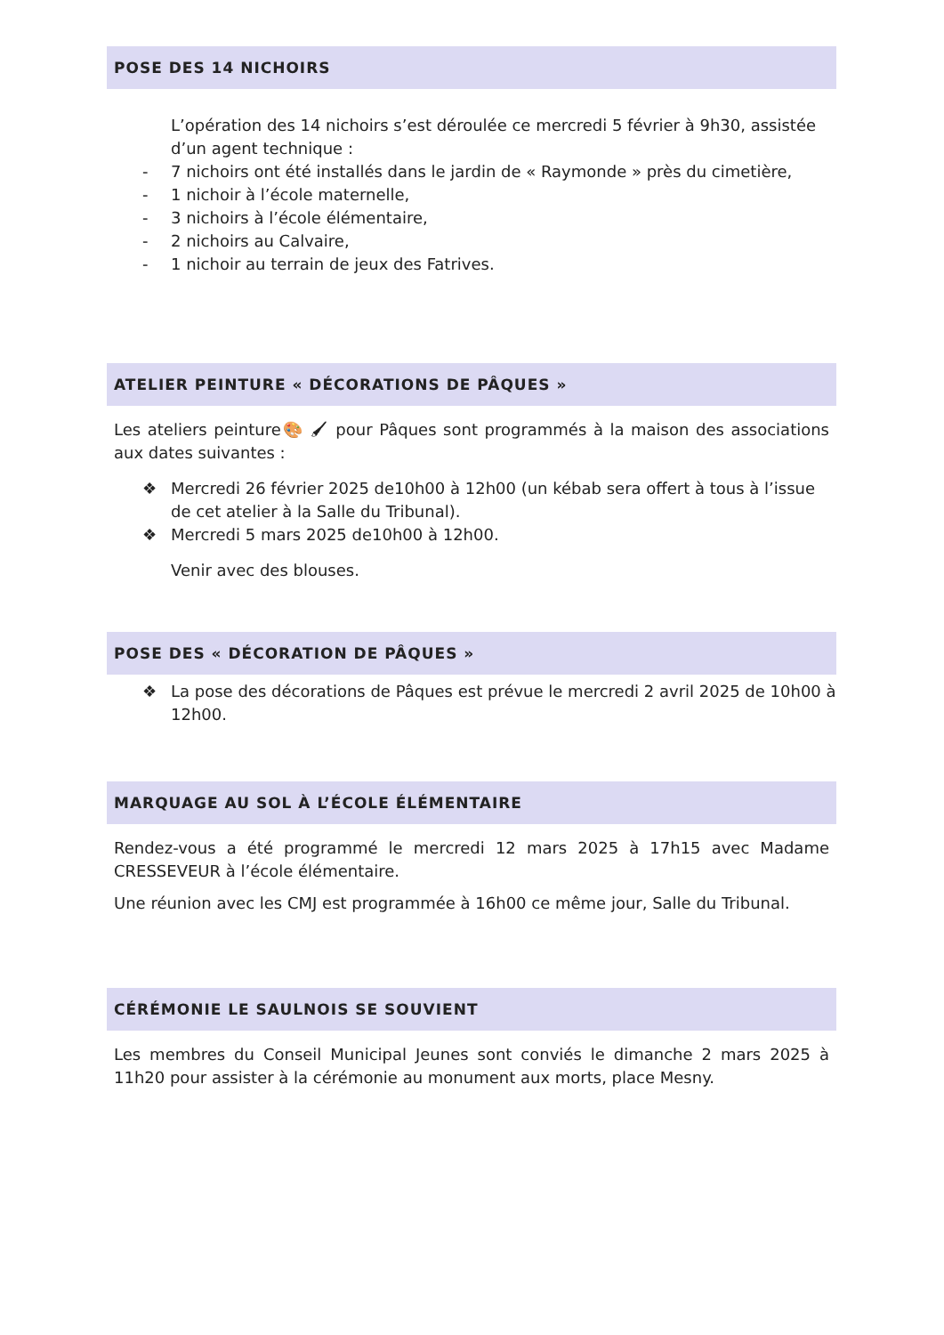POSE DES 14 NICHOIRS
L’opération des 14 nichoirs s’est déroulée ce mercredi 5 février à 9h30, assistée d’un agent technique :
- 7 nichoirs ont été installés dans le jardin de « Raymonde » près du cimetière,
- 1 nichoir à l’école maternelle,
- 3 nichoirs à l’école élémentaire,
- 2 nichoirs au Calvaire,
- 1 nichoir au terrain de jeux des Fatrives.
ATELIER PEINTURE « DÉCORATIONS DE PÂQUES »
Les ateliers peinture🎨 🖌 pour Pâques sont programmés à la maison des associations aux dates suivantes :
❖ Mercredi 26 février 2025 de10h00 à 12h00 (un kébab sera offert à tous à l’issue de cet atelier à la Salle du Tribunal).
❖ Mercredi 5 mars 2025 de10h00 à 12h00.
Venir avec des blouses.
POSE DES « DÉCORATION DE PÂQUES »
❖ La pose des décorations de Pâques est prévue le mercredi 2 avril 2025 de 10h00 à 12h00.
MARQUAGE AU SOL À L’ÉCOLE ÉLÉMENTAIRE
Rendez-vous a été programmé le mercredi 12 mars 2025 à 17h15 avec Madame CRESSEVEUR à l’école élémentaire.
Une réunion avec les CMJ est programmée à 16h00 ce même jour, Salle du Tribunal.
CÉRÉMONIE LE SAULNOIS SE SOUVIENT
Les membres du Conseil Municipal Jeunes sont conviés le dimanche 2 mars 2025 à 11h20 pour assister à la cérémonie au monument aux morts, place Mesny.